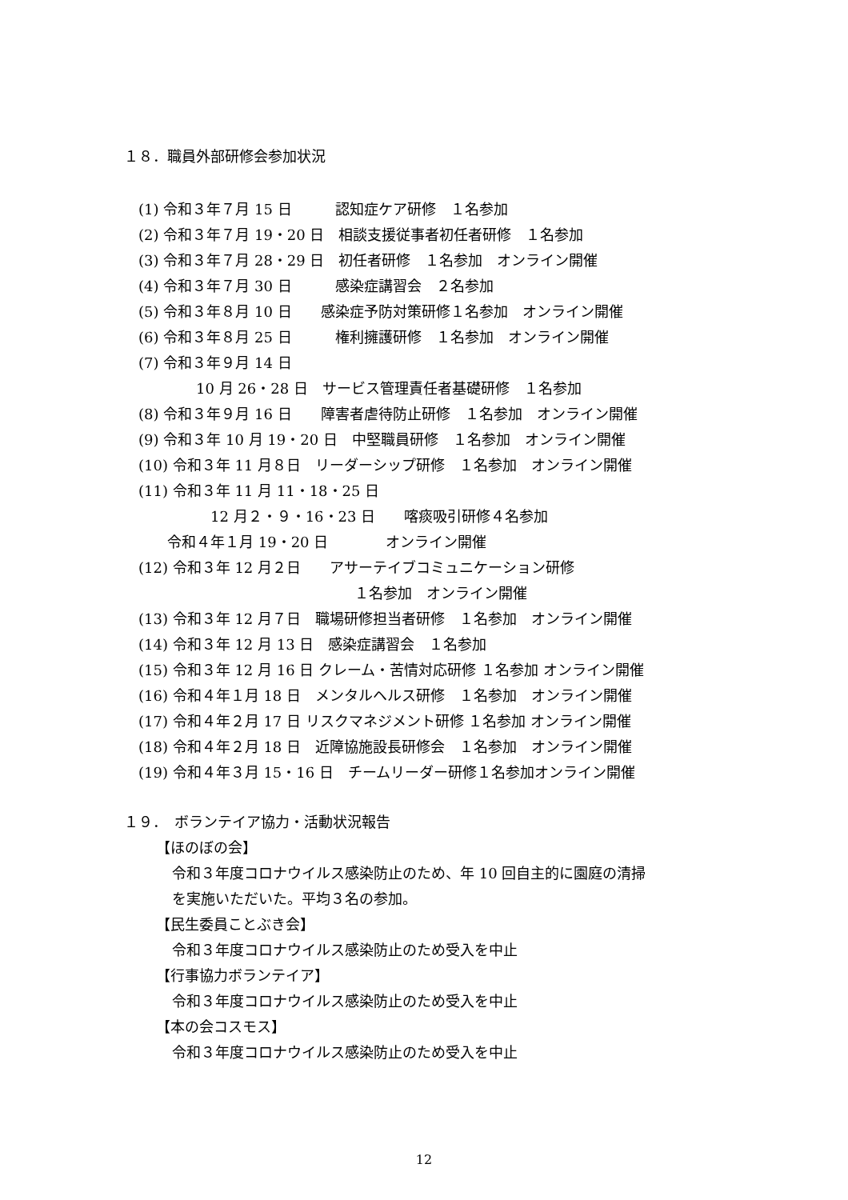１８．職員外部研修会参加状況
(1) 令和３年７月 15 日　　　認知症ケア研修　１名参加
(2) 令和３年７月 19・20 日　相談支援従事者初任者研修　１名参加
(3) 令和３年７月 28・29 日　初任者研修　１名参加　オンライン開催
(4) 令和３年７月 30 日　　　感染症講習会　２名参加
(5) 令和３年８月 10 日　　感染症予防対策研修１名参加　オンライン開催
(6) 令和３年８月 25 日　　　権利擁護研修　１名参加　オンライン開催
(7) 令和３年９月 14 日
　　　　10 月 26・28 日　サービス管理責任者基礎研修　１名参加
(8) 令和３年９月 16 日　　障害者虐待防止研修　１名参加　オンライン開催
(9) 令和３年 10 月 19・20 日　中堅職員研修　１名参加　オンライン開催
(10) 令和３年 11 月８日　リーダーシップ研修　１名参加　オンライン開催
(11) 令和３年 11 月 11・18・25 日
　　　　　12 月２・９・16・23 日　　喀痰吸引研修４名参加
　　令和４年１月 19・20 日　　　　オンライン開催
(12) 令和３年 12 月２日　　アサーテイブコミュニケーション研修
　　　　　　　　　　　　　　　１名参加　オンライン開催
(13) 令和３年 12 月７日　職場研修担当者研修　１名参加　オンライン開催
(14) 令和３年 12 月 13 日　感染症講習会　１名参加
(15) 令和３年 12 月 16 日 クレーム・苦情対応研修 １名参加 オンライン開催
(16) 令和４年１月 18 日　メンタルヘルス研修　１名参加　オンライン開催
(17) 令和４年２月 17 日 リスクマネジメント研修 １名参加 オンライン開催
(18) 令和４年２月 18 日　近障協施設長研修会　１名参加　オンライン開催
(19) 令和４年３月 15・16 日　チームリーダー研修１名参加オンライン開催
１９．　ボランテイア協力・活動状況報告
【ほのぼの会】
令和３年度コロナウイルス感染防止のため、年 10 回自主的に園庭の清掃
を実施いただいた。平均３名の参加。
【民生委員ことぶき会】
令和３年度コロナウイルス感染防止のため受入を中止
【行事協力ボランテイア】
令和３年度コロナウイルス感染防止のため受入を中止
【本の会コスモス】
令和３年度コロナウイルス感染防止のため受入を中止
12